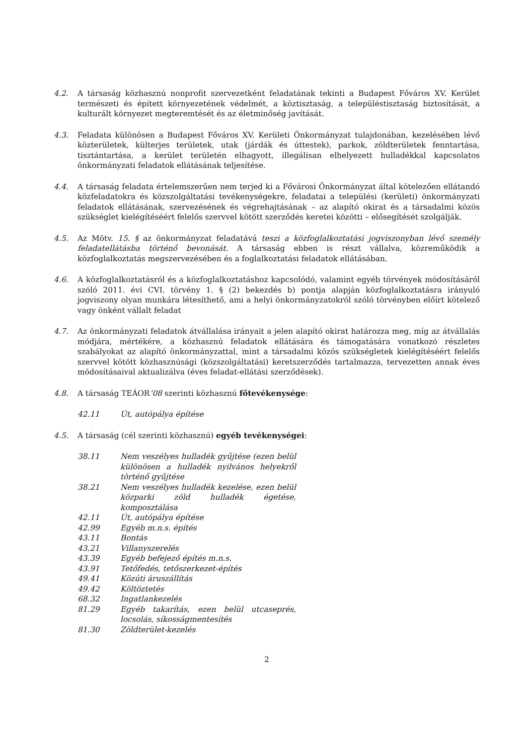4.2. A társaság közhasznú nonprofit szervezetként feladatának tekinti a Budapest Főváros XV. Kerület természeti és épített környezetének védelmét, a köztisztaság, a településtisztaság biztosítását, a kulturált környezet megteremtését és az életminőség javítását.
4.3. Feladata különösen a Budapest Főváros XV. Kerületi Önkormányzat tulajdonában, kezelésében lévő közterületek, külterjes területek, utak (járdák és úttestek), parkok, zöldterületek fenntartása, tisztántartása, a kerület területén elhagyott, illegálisan elhelyezett hulladékkal kapcsolatos önkormányzati feladatok ellátásának teljesítése.
4.4. A társaság feladata értelemszerűen nem terjed ki a Fővárosi Önkormányzat által kötelezően ellátandó közfeladatokra és közszolgáltatási tevékenységekre, feladatai a települési (kerületi) önkormányzati feladatok ellátásának, szervezésének és végrehajtásának – az alapító okirat és a társadalmi közös szükséglet kielégítéséért felelős szervvel kötött szerződés keretei közötti – elősegítését szolgálják.
4.5. Az Mötv. 15. § az önkormányzat feladatává teszi a közfoglalkoztatási jogviszonyban lévő személy feladatellátásba történő bevonását. A társaság ebben is részt vállalva, közreműködik a közfoglalkoztatás megszervezésében és a foglalkoztatási feladatok ellátásában.
4.6. A közfoglalkoztatásról és a közfoglalkoztatáshoz kapcsolódó, valamint egyéb törvények módosításáról szóló 2011. évi CVI. törvény 1. § (2) bekezdés b) pontja alapján közfoglalkoztatásra irányuló jogviszony olyan munkára létesíthető, ami a helyi önkormányzatokról szóló törvényben előírt kötelező vagy önként vállalt feladat
4.7. Az önkormányzati feladatok átvállalása irányait a jelen alapító okirat határozza meg, míg az átvállalás módjára, mértékére, a közhasznú feladatok ellátására és támogatására vonatkozó részletes szabályokat az alapító önkormányzattal, mint a társadalmi közös szükségletek kielégítéséért felelős szervvel kötött közhasznúsági (közszolgáltatási) keretszerződés tartalmazza, tervezetten annak éves módosításaival aktualizálva (éves feladat-ellátási szerződések).
4.8. A társaság TEÁOR’08 szerinti közhasznú főtevékenysége:
42.11 Út, autópálya építése
4.5. A társaság (cél szerinti közhasznú) egyéb tevékenységei:
38.11 Nem veszélyes hulladék gyűjtése (ezen belül különösen a hulladék nyilvános helyekről történő gyűjtése
38.21 Nem veszélyes hulladék kezelése, ezen belül közparki zöld hulladék égetése, komposztálása
42.11 Út, autópálya építése
42.99 Egyéb m.n.s. építés
43.11 Bontás
43.21 Villanyszerelés
43.39 Egyéb befejező építés m.n.s.
43.91 Tetőfedés, tetőszerkezet-építés
49.41 Közúti áruszállítás
49.42 Költöztetés
68.32 Ingatlankezelés
81.29 Egyéb takarítás, ezen belül utcaseprés, locsolás, síkosságmentesítés
81.30 Zöldterület-kezelés
2